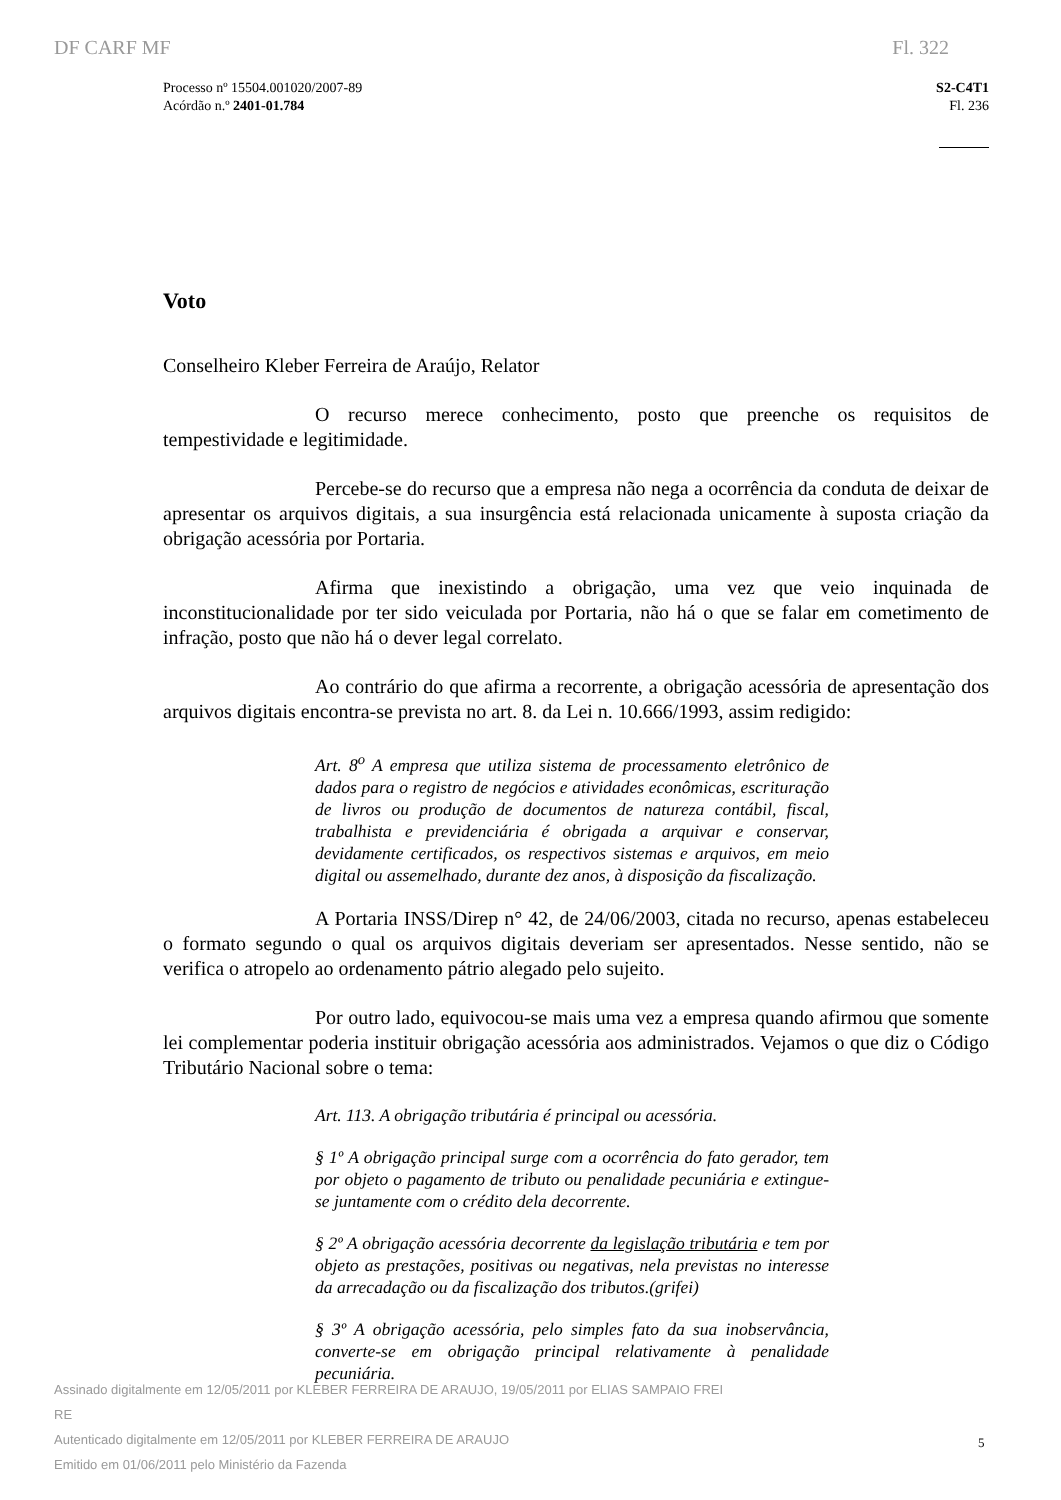DF CARF MF Fl. 322
Processo nº 15504.001020/2007-89
Acórdão n.º 2401-01.784
S2-C4T1
Fl. 236
Voto
Conselheiro Kleber Ferreira de Araújo, Relator
O recurso merece conhecimento, posto que preenche os requisitos de tempestividade e legitimidade.
Percebe-se do recurso que a empresa não nega a ocorrência da conduta de deixar de apresentar os arquivos digitais, a sua insurgência está relacionada unicamente à suposta criação da obrigação acessória por Portaria.
Afirma que inexistindo a obrigação, uma vez que veio inquinada de inconstitucionalidade por ter sido veiculada por Portaria, não há o que se falar em cometimento de infração, posto que não há o dever legal correlato.
Ao contrário do que afirma a recorrente, a obrigação acessória de apresentação dos arquivos digitais encontra-se prevista no art. 8. da Lei n. 10.666/1993, assim redigido:
Art. 8<sup>o</sup> A empresa que utiliza sistema de processamento eletrônico de dados para o registro de negócios e atividades econômicas, escrituração de livros ou produção de documentos de natureza contábil, fiscal, trabalhista e previdenciária é obrigada a arquivar e conservar, devidamente certificados, os respectivos sistemas e arquivos, em meio digital ou assemelhado, durante dez anos, à disposição da fiscalização.
A Portaria INSS/Direp n° 42, de 24/06/2003, citada no recurso, apenas estabeleceu o formato segundo o qual os arquivos digitais deveriam ser apresentados. Nesse sentido, não se verifica o atropelo ao ordenamento pátrio alegado pelo sujeito.
Por outro lado, equivocou-se mais uma vez a empresa quando afirmou que somente lei complementar poderia instituir obrigação acessória aos administrados. Vejamos o que diz o Código Tributário Nacional sobre o tema:
Art. 113. A obrigação tributária é principal ou acessória.
§ 1º A obrigação principal surge com a ocorrência do fato gerador, tem por objeto o pagamento de tributo ou penalidade pecuniária e extingue-se juntamente com o crédito dela decorrente.
§ 2º A obrigação acessória decorrente da legislação tributária e tem por objeto as prestações, positivas ou negativas, nela previstas no interesse da arrecadação ou da fiscalização dos tributos.(grifei)
§ 3º A obrigação acessória, pelo simples fato da sua inobservância, converte-se em obrigação principal relativamente à penalidade pecuniária.
Assinado digitalmente em 12/05/2011 por KLEBER FERREIRA DE ARAUJO, 19/05/2011 por ELIAS SAMPAIO FREI
RE
Autenticado digitalmente em 12/05/2011 por KLEBER FERREIRA DE ARAUJO
Emitido em 01/06/2011 pelo Ministério da Fazenda
5